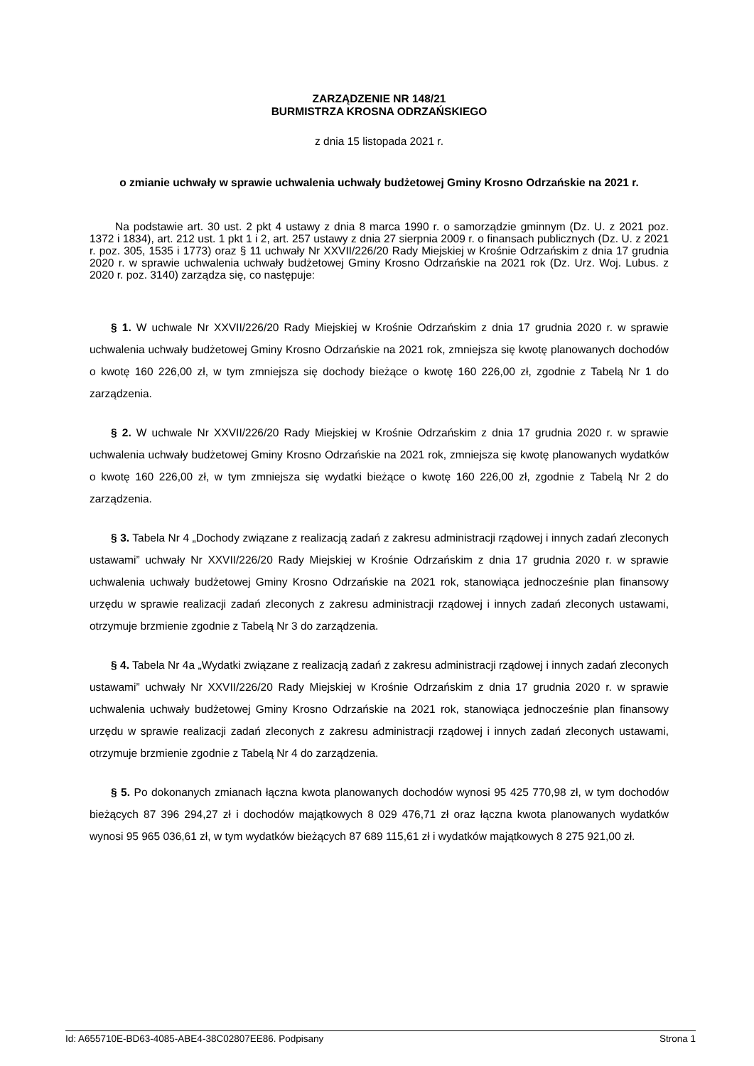ZARZĄDZENIE NR 148/21
BURMISTRZA KROSNA ODRZAŃSKIEGO
z dnia 15 listopada 2021 r.
o zmianie uchwały w sprawie uchwalenia uchwały budżetowej Gminy Krosno Odrzańskie na 2021 r.
Na podstawie art. 30 ust. 2 pkt 4 ustawy z dnia 8 marca 1990 r. o samorządzie gminnym (Dz. U. z 2021 poz. 1372 i 1834), art. 212 ust. 1 pkt 1 i 2, art. 257 ustawy z dnia 27 sierpnia 2009 r. o finansach publicznych (Dz. U. z 2021 r. poz. 305, 1535 i 1773) oraz § 11 uchwały Nr XXVII/226/20 Rady Miejskiej w Krośnie Odrzańskim z dnia 17 grudnia 2020 r. w sprawie uchwalenia uchwały budżetowej Gminy Krosno Odrzańskie na 2021 rok (Dz. Urz. Woj. Lubus. z 2020 r. poz. 3140) zarządza się, co następuje:
§ 1. W uchwale Nr XXVII/226/20 Rady Miejskiej w Krośnie Odrzańskim z dnia 17 grudnia 2020 r. w sprawie uchwalenia uchwały budżetowej Gminy Krosno Odrzańskie na 2021 rok, zmniejsza się kwotę planowanych dochodów o kwotę 160 226,00 zł, w tym zmniejsza się dochody bieżące o kwotę 160 226,00 zł, zgodnie z Tabelą Nr 1 do zarządzenia.
§ 2. W uchwale Nr XXVII/226/20 Rady Miejskiej w Krośnie Odrzańskim z dnia 17 grudnia 2020 r. w sprawie uchwalenia uchwały budżetowej Gminy Krosno Odrzańskie na 2021 rok, zmniejsza się kwotę planowanych wydatków o kwotę 160 226,00 zł, w tym zmniejsza się wydatki bieżące o kwotę 160 226,00 zł, zgodnie z Tabelą Nr 2 do zarządzenia.
§ 3. Tabela Nr 4 „Dochody związane z realizacją zadań z zakresu administracji rządowej i innych zadań zleconych ustawami” uchwały Nr XXVII/226/20 Rady Miejskiej w Krośnie Odrzańskim z dnia 17 grudnia 2020 r. w sprawie uchwalenia uchwały budżetowej Gminy Krosno Odrzańskie na 2021 rok, stanowiąca jednocześnie plan finansowy urzędu w sprawie realizacji zadań zleconych z zakresu administracji rządowej i innych zadań zleconych ustawami, otrzymuje brzmienie zgodnie z Tabelą Nr 3 do zarządzenia.
§ 4. Tabela Nr 4a „Wydatki związane z realizacją zadań z zakresu administracji rządowej i innych zadań zleconych ustawami” uchwały Nr XXVII/226/20 Rady Miejskiej w Krośnie Odrzańskim z dnia 17 grudnia 2020 r. w sprawie uchwalenia uchwały budżetowej Gminy Krosno Odrzańskie na 2021 rok, stanowiąca jednocześnie plan finansowy urzędu w sprawie realizacji zadań zleconych z zakresu administracji rządowej i innych zadań zleconych ustawami, otrzymuje brzmienie zgodnie z Tabelą Nr 4 do zarządzenia.
§ 5. Po dokonanych zmianach łączna kwota planowanych dochodów wynosi 95 425 770,98 zł, w tym dochodów bieżących 87 396 294,27 zł i dochodów majątkowych 8 029 476,71 zł oraz łączna kwota planowanych wydatków wynosi 95 965 036,61 zł, w tym wydatków bieżących 87 689 115,61 zł i wydatków majątkowych 8 275 921,00 zł.
Id: A655710E-BD63-4085-ABE4-38C02807EE86. Podpisany Strona 1